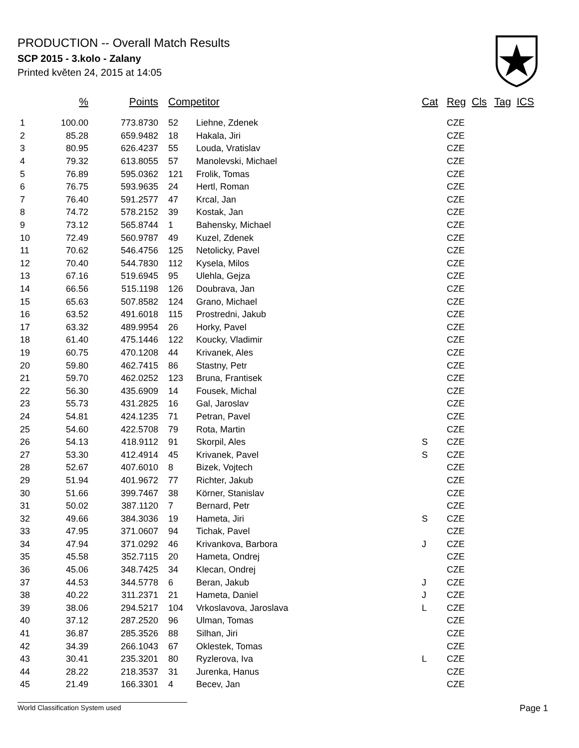PRODUCTION -- Overall Match Results
SCP 2015 - 3.kolo - Zalany
Printed květen 24, 2015 at 14:05
| | % | Points | Competitor | | Cat | Reg | Cls | Tag | ICS |
| --- | --- | --- | --- | --- | --- | --- | --- | --- | --- |
| 1 | 100.00 | 773.8730 | 52 | Liehne, Zdenek | | CZE | | | |
| 2 | 85.28 | 659.9482 | 18 | Hakala, Jiri | | CZE | | | |
| 3 | 80.95 | 626.4237 | 55 | Louda, Vratislav | | CZE | | | |
| 4 | 79.32 | 613.8055 | 57 | Manolevski, Michael | | CZE | | | |
| 5 | 76.89 | 595.0362 | 121 | Frolik, Tomas | | CZE | | | |
| 6 | 76.75 | 593.9635 | 24 | Hertl, Roman | | CZE | | | |
| 7 | 76.40 | 591.2577 | 47 | Krcal, Jan | | CZE | | | |
| 8 | 74.72 | 578.2152 | 39 | Kostak, Jan | | CZE | | | |
| 9 | 73.12 | 565.8744 | 1 | Bahensky, Michael | | CZE | | | |
| 10 | 72.49 | 560.9787 | 49 | Kuzel, Zdenek | | CZE | | | |
| 11 | 70.62 | 546.4756 | 125 | Netolicky, Pavel | | CZE | | | |
| 12 | 70.40 | 544.7830 | 112 | Kysela, Milos | | CZE | | | |
| 13 | 67.16 | 519.6945 | 95 | Ulehla, Gejza | | CZE | | | |
| 14 | 66.56 | 515.1198 | 126 | Doubrava, Jan | | CZE | | | |
| 15 | 65.63 | 507.8582 | 124 | Grano, Michael | | CZE | | | |
| 16 | 63.52 | 491.6018 | 115 | Prostredni, Jakub | | CZE | | | |
| 17 | 63.32 | 489.9954 | 26 | Horky, Pavel | | CZE | | | |
| 18 | 61.40 | 475.1446 | 122 | Koucky, Vladimir | | CZE | | | |
| 19 | 60.75 | 470.1208 | 44 | Krivanek, Ales | | CZE | | | |
| 20 | 59.80 | 462.7415 | 86 | Stastny, Petr | | CZE | | | |
| 21 | 59.70 | 462.0252 | 123 | Bruna, Frantisek | | CZE | | | |
| 22 | 56.30 | 435.6909 | 14 | Fousek, Michal | | CZE | | | |
| 23 | 55.73 | 431.2825 | 16 | Gal, Jaroslav | | CZE | | | |
| 24 | 54.81 | 424.1235 | 71 | Petran, Pavel | | CZE | | | |
| 25 | 54.60 | 422.5708 | 79 | Rota, Martin | | CZE | | | |
| 26 | 54.13 | 418.9112 | 91 | Skorpil, Ales | S | CZE | | | |
| 27 | 53.30 | 412.4914 | 45 | Krivanek, Pavel | S | CZE | | | |
| 28 | 52.67 | 407.6010 | 8 | Bizek, Vojtech | | CZE | | | |
| 29 | 51.94 | 401.9672 | 77 | Richter, Jakub | | CZE | | | |
| 30 | 51.66 | 399.7467 | 38 | Körner, Stanislav | | CZE | | | |
| 31 | 50.02 | 387.1120 | 7 | Bernard, Petr | | CZE | | | |
| 32 | 49.66 | 384.3036 | 19 | Hameta, Jiri | S | CZE | | | |
| 33 | 47.95 | 371.0607 | 94 | Tichak, Pavel | | CZE | | | |
| 34 | 47.94 | 371.0292 | 46 | Krivankova, Barbora | J | CZE | | | |
| 35 | 45.58 | 352.7115 | 20 | Hameta, Ondrej | | CZE | | | |
| 36 | 45.06 | 348.7425 | 34 | Klecan, Ondrej | | CZE | | | |
| 37 | 44.53 | 344.5778 | 6 | Beran, Jakub | J | CZE | | | |
| 38 | 40.22 | 311.2371 | 21 | Hameta, Daniel | J | CZE | | | |
| 39 | 38.06 | 294.5217 | 104 | Vrkoslavova, Jaroslava | L | CZE | | | |
| 40 | 37.12 | 287.2520 | 96 | Ulman, Tomas | | CZE | | | |
| 41 | 36.87 | 285.3526 | 88 | Silhan, Jiri | | CZE | | | |
| 42 | 34.39 | 266.1043 | 67 | Oklestek, Tomas | | CZE | | | |
| 43 | 30.41 | 235.3201 | 80 | Ryzlerova, Iva | L | CZE | | | |
| 44 | 28.22 | 218.3537 | 31 | Jurenka, Hanus | | CZE | | | |
| 45 | 21.49 | 166.3301 | 4 | Becev, Jan | | CZE | | | |
World Classification System used Page 1